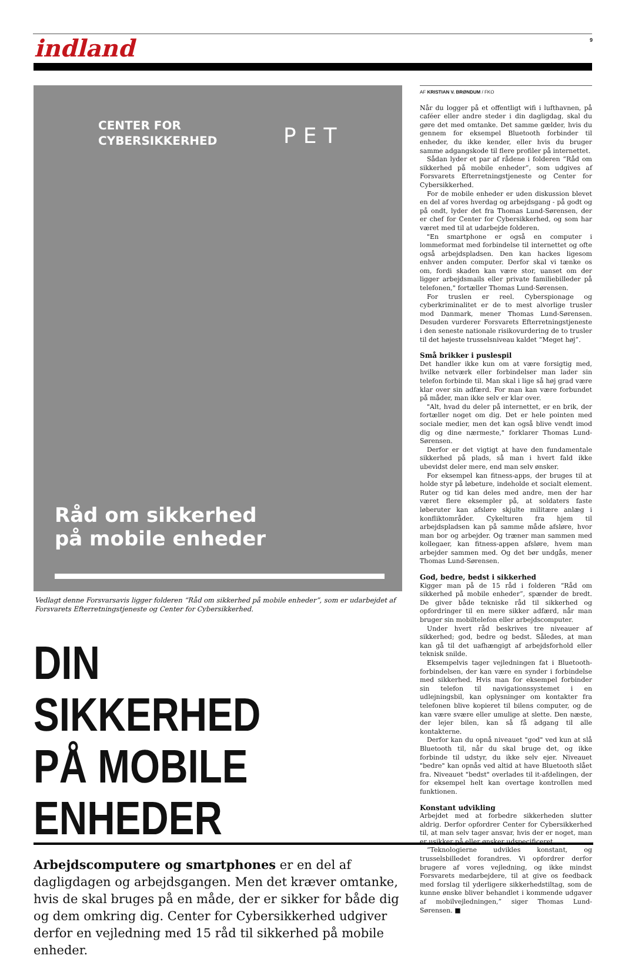indland
9
CENTER FOR
CYBERSIKKERHED
PET
Råd om sikkerhed
på mobile enheder
Vedlagt denne Forsvarsavis ligger folderen “Råd om sikkerhed på mobile enheder”, som er udarbejdet af Forsvarets Efterretningstjeneste og Center for Cybersikkerhed.
DIN SIKKERHED
PÅ MOBILE ENHEDER
Arbejdscomputere og smartphones er en del af dagligdagen og arbejdsgangen. Men det kræver omtanke, hvis de skal bruges på en måde, der er sikker for både dig og dem omkring dig. Center for Cybersikkerhed udgiver derfor en vejledning med 15 råd til sikkerhed på mobile enheder.
AF KRISTIAN V. BRØNDUM / FKO
Når du logger på et offentligt wifi i lufthavnen, på caféer eller andre steder i din dagligdag, skal du gøre det med omtanke. Det samme gælder, hvis du gennem for eksempel Bluetooth forbinder til enheder, du ikke kender, eller hvis du bruger samme adgangskode til flere profiler på internettet.
Sådan lyder et par af rådene i folderen “Råd om sikkerhed på mobile enheder”, som udgives af Forsvarets Efterretningstjeneste og Center for Cybersikkerhed.
For de mobile enheder er uden diskussion blevet en del af vores hverdag og arbejdsgang - på godt og på ondt, lyder det fra Thomas Lund-Sørensen, der er chef for Center for Cybersikkerhed, og som har været med til at udarbejde folderen.
"En smartphone er også en computer i lommeformat med forbindelse til internettet og ofte også arbejdspladsen. Den kan hackes ligesom enhver anden computer. Derfor skal vi tænke os om, fordi skaden kan være stor, uanset om der ligger arbejdsmails eller private familiebilleder på telefonen," fortæller Thomas Lund-Sørensen.
For truslen er reel. Cyberspionage og cyberkriminalitet er de to mest alvorlige trusler mod Danmark, mener Thomas Lund-Sørensen. Desuden vurderer Forsvarets Efterretningstjeneste i den seneste nationale risikovurdering de to trusler til det højeste trusselsniveau kaldet “Meget høj”.
Små brikker i puslespil
Det handler ikke kun om at være forsigtig med, hvilke netværk eller forbindelser man lader sin telefon forbinde til. Man skal i lige så høj grad være klar over sin adfærd. For man kan være forbundet på måder, man ikke selv er klar over.
"Alt, hvad du deler på internettet, er en brik, der fortæller noget om dig. Det er hele pointen med sociale medier, men det kan også blive vendt imod dig og dine nærmeste," forklarer Thomas Lund-Sørensen.
Derfor er det vigtigt at have den fundamentale sikkerhed på plads, så man i hvert fald ikke ubevidst deler mere, end man selv ønsker.
For eksempel kan fitness-apps, der bruges til at holde styr på løbeture, indeholde et socialt element. Ruter og tid kan deles med andre, men der har været flere eksempler på, at soldaters faste løberuter kan afsløre skjulte militære anlæg i konfliktområder. Cykelturen fra hjem til arbejdspladsen kan på samme måde afsløre, hvor man bor og arbejder. Og træner man sammen med kollegaer, kan fitness-appen afsløre, hvem man arbejder sammen med. Og det bør undgås, mener Thomas Lund-Sørensen.
God, bedre, bedst i sikkerhed
Kigger man på de 15 råd i folderen “Råd om sikkerhed på mobile enheder”, spænder de bredt. De giver både tekniske råd til sikkerhed og opfordringer til en mere sikker adfærd, når man bruger sin mobiltelefon eller arbejdscomputer.
Under hvert råd beskrives tre niveauer af sikkerhed; god, bedre og bedst. Således, at man kan gå til det uafhængigt af arbejdsforhold eller teknisk snilde.
Eksempelvis tager vejledningen fat i Bluetooth-forbindelsen, der kan være en synder i forbindelse med sikkerhed. Hvis man for eksempel forbinder sin telefon til navigationssystemet i en udlejningsbil, kan oplysninger om kontakter fra telefonen blive kopieret til bilens computer, og de kan være svære eller umulige at slette. Den næste, der lejer bilen, kan så få adgang til alle kontakterne.
Derfor kan du opnå niveauet "god" ved kun at slå Bluetooth til, når du skal bruge det, og ikke forbinde til udstyr, du ikke selv ejer. Niveauet "bedre" kan opnås ved altid at have Bluetooth slået fra. Niveauet "bedst" overlades til it-afdelingen, der for eksempel helt kan overtage kontrollen med funktionen.
Konstant udvikling
Arbejdet med at forbedre sikkerheden slutter aldrig. Derfor opfordrer Center for Cybersikkerhed til, at man selv tager ansvar, hvis der er noget, man er usikker på eller ønsker udspecificeret.
“Teknologierne udvikles konstant, og trusselsbilledet forandres. Vi opfordrer derfor brugere af vores vejledning, og ikke mindst Forsvarets medarbejdere, til at give os feedback med forslag til yderligere sikkerhedstiltag, som de kunne ønske bliver behandlet i kommende udgaver af mobilvejledningen,” siger Thomas Lund-Sørensen. ■